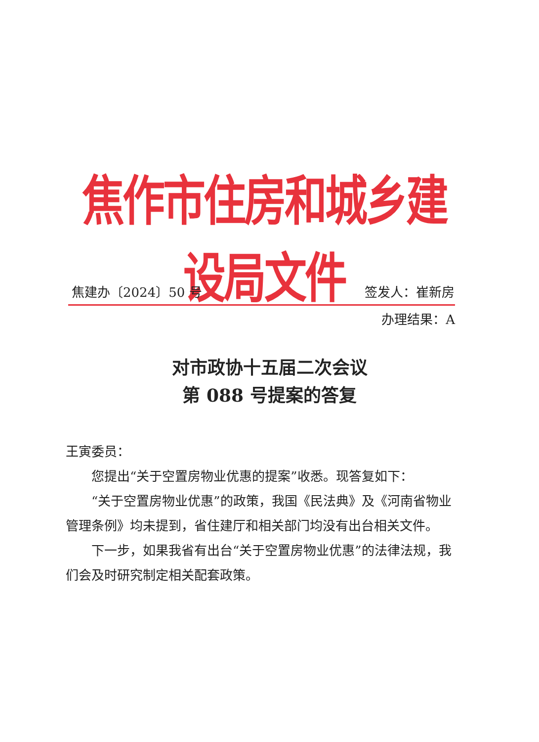焦作市住房和城乡建设局文件
焦建办〔2024〕50 号 签发人：崔新房
办理结果：A
对市政协十五届二次会议
第 088 号提案的答复
王寅委员：
您提出“关于空置房物业优惠的提案”收悉。现答复如下：
“关于空置房物业优惠”的政策，我国《民法典》及《河南省物业管理条例》均未提到，省住建厅和相关部门均没有出台相关文件。
下一步，如果我省有出台“关于空置房物业优惠”的法律法规，我们会及时研究制定相关配套政策。